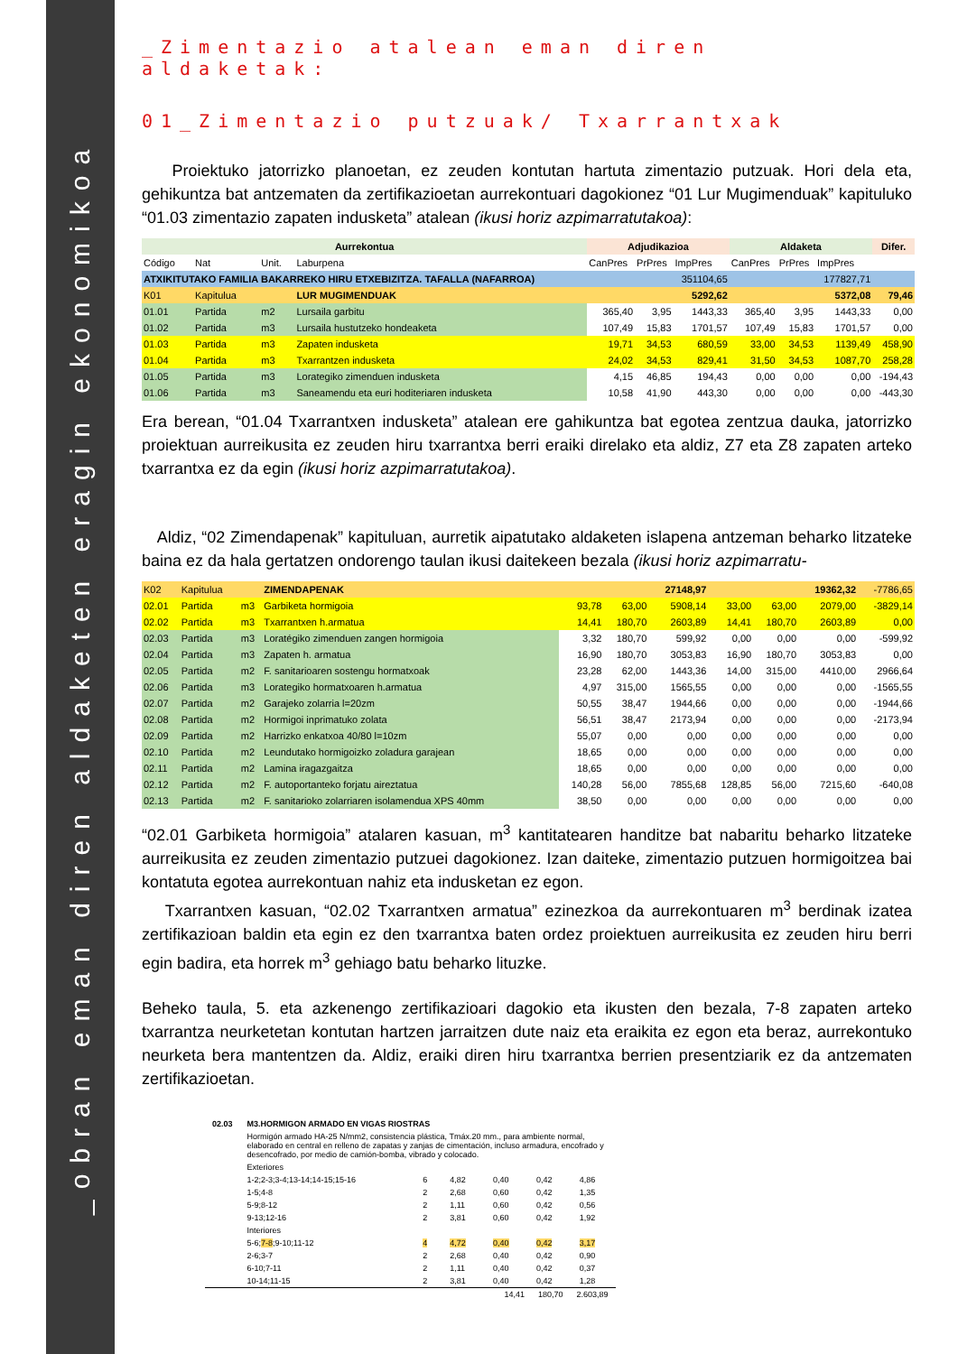_obran eman diren aldaketen eragin ekonomikoa
_Zimentazio atalean eman diren aldaketak:
01_Zimentazio putzuak/ Txarrantxak
Proiektuko jatorrizko planoetan, ez zeuden kontutan hartuta zimentazio putzuak. Hori dela eta, gehikuntza bat antzematen da zertifikazioetan aurrekontuari dagokionez “01 Lur Mugimenduak” kapituluko “01.03 zimentazio zapaten indusketa” atalean (ikusi horiz azpimarratutakoa):
| Aurrekontua | | | | Adjudikazioa | | | Aldaketa | | | Difer. |
| --- | --- | --- | --- | --- | --- | --- | --- | --- | --- | --- |
| Código | Nat | Unit. | Laburpena | CanPres | PrPres | ImpPres | CanPres | PrPres | ImpPres | |
| ATXIKITUTAKO FAMILIA BAKARREKO HIRU ETXEBIZITZA. TAFALLA (NAFARROA) | | | | | | 351104,65 | | | 177827,71 | |
| K01 | Kapitulua | | LUR MUGIMENDUAK | | | 5292,62 | | | 5372,08 | 79,46 |
| 01.01 | Partida | m2 | Lursaila garbitu | 365,40 | 3,95 | 1443,33 | 365,40 | 3,95 | 1443,33 | 0,00 |
| 01.02 | Partida | m3 | Lursaila hustutzeko hondeaketa | 107,49 | 15,83 | 1701,57 | 107,49 | 15,83 | 1701,57 | 0,00 |
| 01.03 | Partida | m3 | Zapaten indusketa | 19,71 | 34,53 | 680,59 | 33,00 | 34,53 | 1139,49 | 458,90 |
| 01.04 | Partida | m3 | Txarrantzen indusketa | 24,02 | 34,53 | 829,41 | 31,50 | 34,53 | 1087,70 | 258,28 |
| 01.05 | Partida | m3 | Lorategiko zimenduen indusketa | 4,15 | 46,85 | 194,43 | 0,00 | 0,00 | 0,00 | -194,43 |
| 01.06 | Partida | m3 | Saneamendu eta euri hoditeriaren indusketa | 10,58 | 41,90 | 443,30 | 0,00 | 0,00 | 0,00 | -443,30 |
Era berean, “01.04 Txarrantxen indusketa” atalean ere gahikuntza bat egotea zentzua dauka, jatorrizko proiektuan aurreikusita ez zeuden hiru txarrantxa berri eraiki direlako eta aldiz, Z7 eta Z8 zapaten arteko txarrantxa ez da egin (ikusi horiz azpimarratutakoa).
Aldiz, “02 Zimendapenak” kapituluan, aurretik aipatutako aldaketen islapena antzeman beharko litzateke baina ez da hala gertatzen ondorengo taulan ikusi daitekeen bezala (ikusi horiz azpimarratu-
| K02 | Kapitulua | | ZIMENDAPENAK | | | 27148,97 | | | 19362,32 | -7786,65 |
| 02.01 | Partida | m3 | Garbiketa hormigoia | 93,78 | 63,00 | 5908,14 | 33,00 | 63,00 | 2079,00 | -3829,14 |
| 02.02 | Partida | m3 | Txarrantxen h.armatua | 14,41 | 180,70 | 2603,89 | 14,41 | 180,70 | 2603,89 | 0,00 |
| 02.03 | Partida | m3 | Loratégiko zimenduen zangen hormigoia | 3,32 | 180,70 | 599,92 | 0,00 | 0,00 | 0,00 | -599,92 |
| 02.04 | Partida | m3 | Zapaten h. armatua | 16,90 | 180,70 | 3053,83 | 16,90 | 180,70 | 3053,83 | 0,00 |
| 02.05 | Partida | m2 | F. sanitarioaren sostengu hormatxoak | 23,28 | 62,00 | 1443,36 | 14,00 | 315,00 | 4410,00 | 2966,64 |
| 02.06 | Partida | m3 | Lorategiko hormatxoaren h.armatua | 4,97 | 315,00 | 1565,55 | 0,00 | 0,00 | 0,00 | -1565,55 |
| 02.07 | Partida | m2 | Garajeko zolarria l=20zm | 50,55 | 38,47 | 1944,66 | 0,00 | 0,00 | 0,00 | -1944,66 |
| 02.08 | Partida | m2 | Hormigoi inprimatuko zolata | 56,51 | 38,47 | 2173,94 | 0,00 | 0,00 | 0,00 | -2173,94 |
| 02.09 | Partida | m2 | Harrizko enkatxoa 40/80 l=10zm | 55,07 | 0,00 | 0,00 | 0,00 | 0,00 | 0,00 | 0,00 |
| 02.10 | Partida | m2 | Leundutako hormigoizko zoladura garajean | 18,65 | 0,00 | 0,00 | 0,00 | 0,00 | 0,00 | 0,00 |
| 02.11 | Partida | m2 | Lamina iragazgaitza | 18,65 | 0,00 | 0,00 | 0,00 | 0,00 | 0,00 | 0,00 |
| 02.12 | Partida | m2 | F. autoportanteko forjatu aireztatua | 140,28 | 56,00 | 7855,68 | 128,85 | 56,00 | 7215,60 | -640,08 |
| 02.13 | Partida | m2 | F. sanitarioko zolarriaren isolamendua XPS 40mm | 38,50 | 0,00 | 0,00 | 0,00 | 0,00 | 0,00 | 0,00 |
“02.01 Garbiketa hormigoia” atalaren kasuan, m<sup>3</sup> kantitatearen handitze bat nabaritu beharko litzateke aurreikusita ez zeuden zimentazio putzuei dagokionez. Izan daiteke, zimentazio putzuen hormigoitzea bai kontatuta egotea aurrekontuan nahiz eta indusketan ez egon.
Txarrantxen kasuan, “02.02 Txarrantxen armatua” ezinezkoa da aurrekontuaren m<sup>3</sup> berdinak izatea zertifikazioan baldin eta egin ez den txarrantxa baten ordez proiektuen aurreikusita ez zeuden hiru berri egin badira, eta horrek m<sup>3</sup> gehiago batu beharko lituzke.
Beheko taula, 5. eta azkenengo zertifikazioari dagokio eta ikusten den bezala, 7-8 zapaten arteko txarrantza neurketetan kontutan hartzen jarraitzen dute naiz eta eraikita ez egon eta beraz, aurrekontuko neurketa bera mantentzen da. Aldiz, eraiki diren hiru txarrantxa berrien presentziarik ez da antzematen zertifikazioetan.
| 02.03 | M3.HORMIGON ARMADO EN VIGAS RIOSTRAS | | | | | |
| | Hormigón armado HA-25 N/mm2, consistencia plástica, Tmáx.20 mm., para ambiente normal, elaborado en central en relleno de zapatas y zanjas de cimentación, incluso armadura, encofrado y desencofrado, por medio de camión-bomba, vibrado y colocado. | | | | | |
| | Exteriores | | | | | |
| | 1-2;2-3;3-4;13-14;14-15;15-16 | 6 | 4,82 | 0,40 | 0,42 | 4,86 |
| | 1-5;4-8 | 2 | 2,68 | 0,60 | 0,42 | 1,35 |
| | 5-9;8-12 | 2 | 1,11 | 0,60 | 0,42 | 0,56 |
| | 9-13;12-16 | 2 | 3,81 | 0,60 | 0,42 | 1,92 |
| | Interiores | | | | | |
| | 5-6; 7-8 ;9-10;11-12 | 4 | 4,72 | 0,40 | 0,42 | 3,17 |
| | 2-6;3-7 | 2 | 2,68 | 0,40 | 0,42 | 0,90 |
| | 6-10;7-11 | 2 | 1,11 | 0,40 | 0,42 | 0,37 |
| | 10-14;11-15 | 2 | 3,81 | 0,40 | 0,42 | 1,28 |
| 14,41 180,70 2.603,89 | | | | | | |